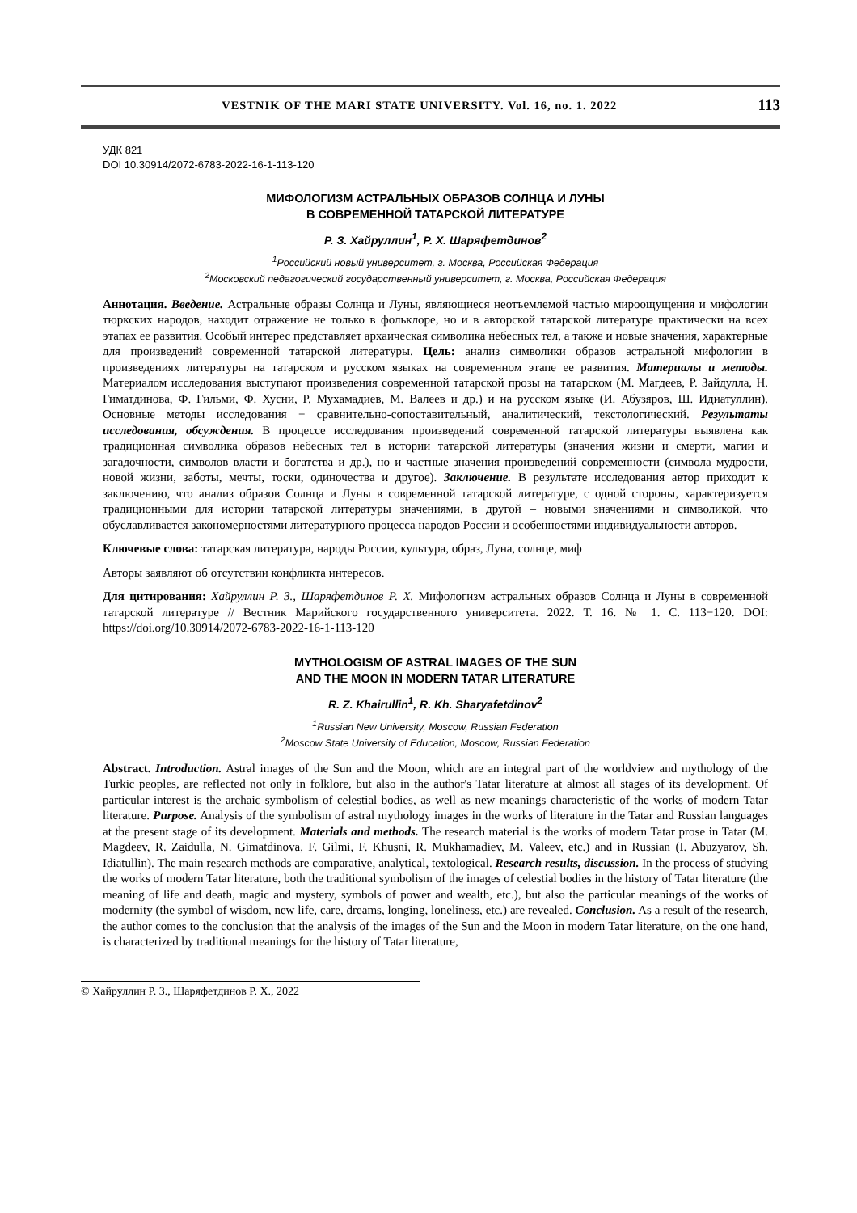VESTNIK OF THE MARI STATE UNIVERSITY. Vol. 16, no. 1. 2022 113
УДК 821
DOI 10.30914/2072-6783-2022-16-1-113-120
МИФОЛОГИЗМ АСТРАЛЬНЫХ ОБРАЗОВ СОЛНЦА И ЛУНЫ
В СОВРЕМЕННОЙ ТАТАРСКОЙ ЛИТЕРАТУРЕ
Р. З. Хайруллин<sup>1</sup>, Р. Х. Шаряфетдинов<sup>2</sup>
<sup>1</sup> Российский новый университет, г. Москва, Российская Федерация
<sup>2</sup> Московский педагогический государственный университет, г. Москва, Российская Федерация
Аннотация. Введение. Астральные образы Солнца и Луны, являющиеся неотъемлемой частью мироощущения и мифологии тюркских народов, находит отражение не только в фольклоре, но и в авторской татарской литературе практически на всех этапах ее развития. Особый интерес представляет архаическая символика небесных тел, а также и новые значения, характерные для произведений современной татарской литературы. Цель: анализ символики образов астральной мифологии в произведениях литературы на татарском и русском языках на современном этапе ее развития. Материалы и методы. Материалом исследования выступают произведения современной татарской прозы на татарском (М. Магдеев, Р. Зайдулла, Н. Гиматдинова, Ф. Гильми, Ф. Хусни, Р. Мухамадиев, М. Валеев и др.) и на русском языке (И. Абузяров, Ш. Идиатуллин). Основные методы исследования − сравнительно-сопоставительный, аналитический, текстологический. Результаты исследования, обсуждения. В процессе исследования произведений современной татарской литературы выявлена как традиционная символика образов небесных тел в истории татарской литературы (значения жизни и смерти, магии и загадочности, символов власти и богатства и др.), но и частные значения произведений современности (символа мудрости, новой жизни, заботы, мечты, тоски, одиночества и другое). Заключение. В результате исследования автор приходит к заключению, что анализ образов Солнца и Луны в современной татарской литературе, с одной стороны, характеризуется традиционными для истории татарской литературы значениями, в другой – новыми значениями и символикой, что обуславливается закономерностями литературного процесса народов России и особенностями индивидуальности авторов.
Ключевые слова: татарская литература, народы России, культура, образ, Луна, солнце, миф
Авторы заявляют об отсутствии конфликта интересов.
Для цитирования: Хайруллин Р. З., Шаряфетдинов Р. Х. Мифологизм астральных образов Солнца и Луны в современной татарской литературе // Вестник Марийского государственного университета. 2022. Т. 16. № 1. С. 113−120. DOI: https://doi.org/10.30914/2072-6783-2022-16-1-113-120
MYTHOLOGISM OF ASTRAL IMAGES OF THE SUN
AND THE MOON IN MODERN TATAR LITERATURE
R. Z. Khairullin<sup>1</sup>, R. Kh. Sharyafetdinov<sup>2</sup>
<sup>1</sup> Russian New University, Moscow, Russian Federation
<sup>2</sup> Moscow State University of Education, Moscow, Russian Federation
Abstract. Introduction. Astral images of the Sun and the Moon, which are an integral part of the worldview and mythology of the Turkic peoples, are reflected not only in folklore, but also in the author's Tatar literature at almost all stages of its development. Of particular interest is the archaic symbolism of celestial bodies, as well as new meanings characteristic of the works of modern Tatar literature. Purpose. Analysis of the symbolism of astral mythology images in the works of literature in the Tatar and Russian languages at the present stage of its development. Materials and methods. The research material is the works of modern Tatar prose in Tatar (M. Magdeev, R. Zaidulla, N. Gimatdinova, F. Gilmi, F. Khusni, R. Mukhamadiev, M. Valeev, etc.) and in Russian (I. Abuzyarov, Sh. Idiatullin). The main research methods are comparative, analytical, textological. Research results, discussion. In the process of studying the works of modern Tatar literature, both the traditional symbolism of the images of celestial bodies in the history of Tatar literature (the meaning of life and death, magic and mystery, symbols of power and wealth, etc.), but also the particular meanings of the works of modernity (the symbol of wisdom, new life, care, dreams, longing, loneliness, etc.) are revealed. Conclusion. As a result of the research, the author comes to the conclusion that the analysis of the images of the Sun and the Moon in modern Tatar literature, on the one hand, is characterized by traditional meanings for the history of Tatar literature,
© Хайруллин Р. З., Шаряфетдинов Р. Х., 2022